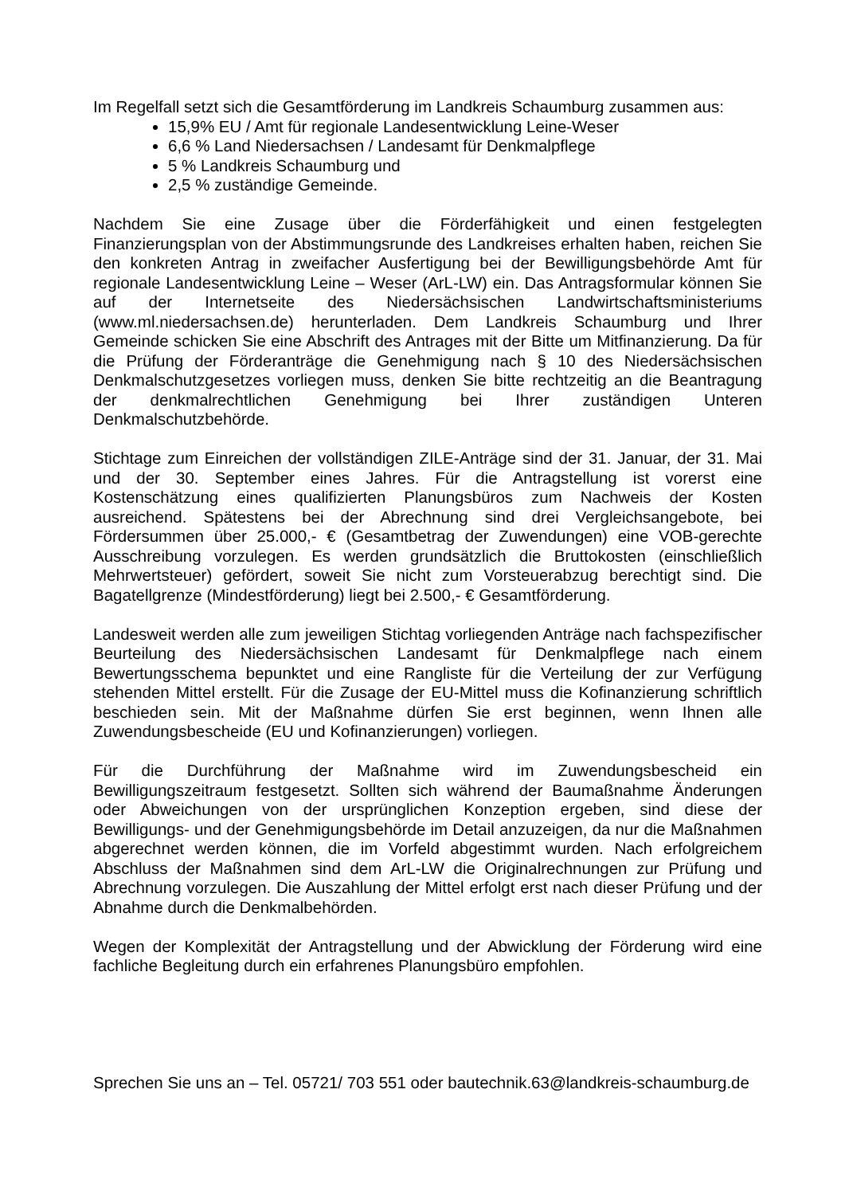Im Regelfall setzt sich die Gesamtförderung im Landkreis Schaumburg zusammen aus:
15,9% EU / Amt für regionale Landesentwicklung Leine-Weser
6,6 % Land Niedersachsen / Landesamt für Denkmalpflege
5 % Landkreis Schaumburg und
2,5 % zuständige Gemeinde.
Nachdem Sie eine Zusage über die Förderfähigkeit und einen festgelegten Finanzierungsplan von der Abstimmungsrunde des Landkreises erhalten haben, reichen Sie den konkreten Antrag in zweifacher Ausfertigung bei der Bewilligungsbehörde Amt für regionale Landesentwicklung Leine – Weser (ArL-LW) ein. Das Antragsformular können Sie auf der Internetseite des Niedersächsischen Landwirtschaftsministeriums (www.ml.niedersachsen.de) herunterladen. Dem Landkreis Schaumburg und Ihrer Gemeinde schicken Sie eine Abschrift des Antrages mit der Bitte um Mitfinanzierung. Da für die Prüfung der Förderanträge die Genehmigung nach § 10 des Niedersächsischen Denkmalschutzgesetzes vorliegen muss, denken Sie bitte rechtzeitig an die Beantragung der denkmalrechtlichen Genehmigung bei Ihrer zuständigen Unteren Denkmalschutzbehörde.
Stichtage zum Einreichen der vollständigen ZILE-Anträge sind der 31. Januar, der 31. Mai und der 30. September eines Jahres. Für die Antragstellung ist vorerst eine Kostenschätzung eines qualifizierten Planungsbüros zum Nachweis der Kosten ausreichend. Spätestens bei der Abrechnung sind drei Vergleichsangebote, bei Fördersummen über 25.000,- € (Gesamtbetrag der Zuwendungen) eine VOB-gerechte Ausschreibung vorzulegen. Es werden grundsätzlich die Bruttokosten (einschließlich Mehrwertsteuer) gefördert, soweit Sie nicht zum Vorsteuerabzug berechtigt sind. Die Bagatellgrenze (Mindestförderung) liegt bei 2.500,- € Gesamtförderung.
Landesweit werden alle zum jeweiligen Stichtag vorliegenden Anträge nach fachspezifischer Beurteilung des Niedersächsischen Landesamt für Denkmalpflege nach einem Bewertungsschema bepunktet und eine Rangliste für die Verteilung der zur Verfügung stehenden Mittel erstellt. Für die Zusage der EU-Mittel muss die Kofinanzierung schriftlich beschieden sein. Mit der Maßnahme dürfen Sie erst beginnen, wenn Ihnen alle Zuwendungsbescheide (EU und Kofinanzierungen) vorliegen.
Für die Durchführung der Maßnahme wird im Zuwendungsbescheid ein Bewilligungszeitraum festgesetzt. Sollten sich während der Baumaßnahme Änderungen oder Abweichungen von der ursprünglichen Konzeption ergeben, sind diese der Bewilligungs- und der Genehmigungsbehörde im Detail anzuzeigen, da nur die Maßnahmen abgerechnet werden können, die im Vorfeld abgestimmt wurden. Nach erfolgreichem Abschluss der Maßnahmen sind dem ArL-LW die Originalrechnungen zur Prüfung und Abrechnung vorzulegen. Die Auszahlung der Mittel erfolgt erst nach dieser Prüfung und der Abnahme durch die Denkmalbehörden.
Wegen der Komplexität der Antragstellung und der Abwicklung der Förderung wird eine fachliche Begleitung durch ein erfahrenes Planungsbüro empfohlen.
Sprechen Sie uns an – Tel. 05721/ 703 551 oder bautechnik.63@landkreis-schaumburg.de